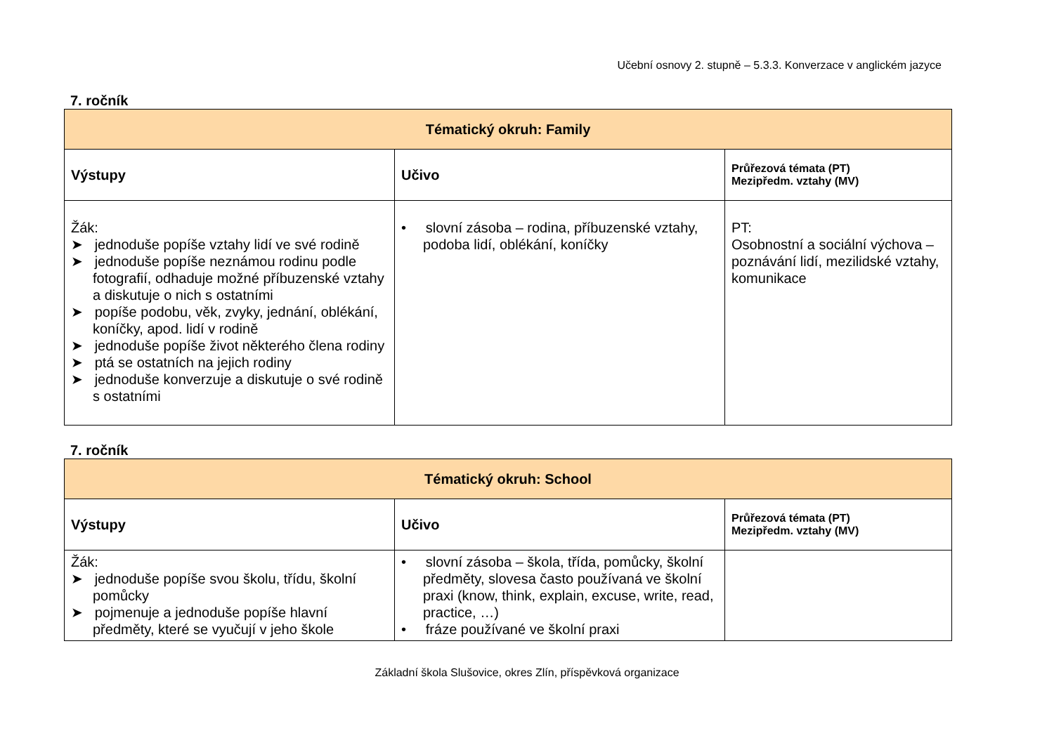Učební osnovy 2. stupně – 5.3.3. Konverzace v anglickém jazyce
7. ročník
| Tématický okruh: Family | | |
| --- | --- | --- |
| Výstupy | Učivo | Průřezová témata (PT) Mezipředm. vztahy (MV) |
| Žák: ➤ jednoduše popíše vztahy lidí ve své rodině ➤ jednoduše popíše neznámou rodinu podle fotografií, odhaduje možné příbuzenské vztahy a diskutuje o nich s ostatními ➤ popíše podobu, věk, zvyky, jednání, oblékání, koníčky, apod. lidí v rodině ➤ jednoduše popíše život některého člena rodiny ➤ ptá se ostatních na jejich rodiny ➤ jednoduše konverzuje a diskutuje o své rodině s ostatními | • slovní zásoba – rodina, příbuzenské vztahy, podoba lidí, oblékání, koníčky | PT: Osobnostní a sociální výchova – poznávání lidí, mezilidské vztahy, komunikace |
7. ročník
| Tématický okruh: School | | |
| --- | --- | --- |
| Výstupy | Učivo | Průřezová témata (PT) Mezipředm. vztahy (MV) |
| Žák: ➤ jednoduše popíše svou školu, třídu, školní pomůcky ➤ pojmenuje a jednoduše popíše hlavní předměty, které se vyučují v jeho škole | • slovní zásoba – škola, třída, pomůcky, školní předměty, slovesa často používaná ve školní praxi (know, think, explain, excuse, write, read, practice, …) • fráze používané ve školní praxi | |
Základní škola Slušovice, okres Zlín, příspěvková organizace